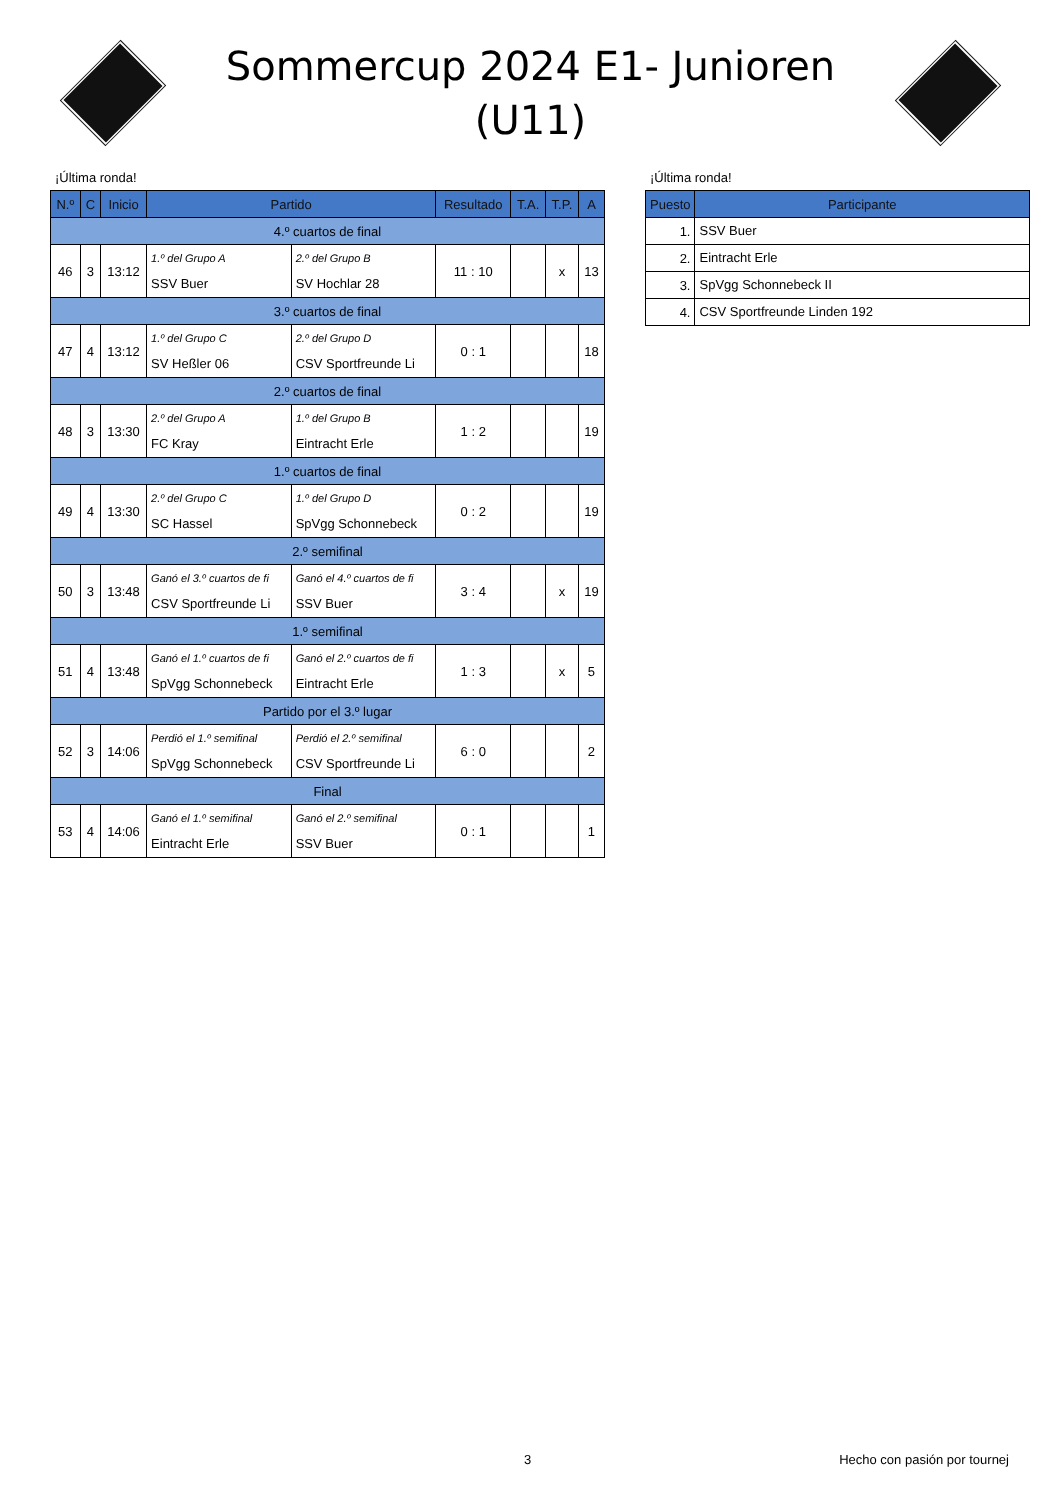Sommercup 2024 E1- Junioren (U11)
¡Última ronda!
| N.º | C | Inicio | Partido | | Resultado | T.A. | T.P. | A |
| --- | --- | --- | --- | --- | --- | --- | --- | --- |
| 4.º cuartos de final | | | | | | | | |
| 46 | 3 | 13:12 | 1.º del Grupo A SSV Buer | 2.º del Grupo B SV Hochlar 28 | 11 : 10 | | x | 13 |
| 3.º cuartos de final | | | | | | | | |
| 47 | 4 | 13:12 | 1.º del Grupo C SV Heßler 06 | 2.º del Grupo D CSV Sportfreunde Li | 0 : 1 | | | 18 |
| 2.º cuartos de final | | | | | | | | |
| 48 | 3 | 13:30 | 2.º del Grupo A FC Kray | 1.º del Grupo B Eintracht Erle | 1 : 2 | | | 19 |
| 1.º cuartos de final | | | | | | | | |
| 49 | 4 | 13:30 | 2.º del Grupo C SC Hassel | 1.º del Grupo D SpVgg Schonnebeck | 0 : 2 | | | 19 |
| 2.º semifinal | | | | | | | | |
| 50 | 3 | 13:48 | Ganó el 3.º cuartos de fi CSV Sportfreunde Li | Ganó el 4.º cuartos de fi SSV Buer | 3 : 4 | | x | 19 |
| 1.º semifinal | | | | | | | | |
| 51 | 4 | 13:48 | Ganó el 1.º cuartos de fi SpVgg Schonnebeck | Ganó el 2.º cuartos de fi Eintracht Erle | 1 : 3 | | x | 5 |
| Partido por el 3.º lugar | | | | | | | | |
| 52 | 3 | 14:06 | Perdió el 1.º semifinal SpVgg Schonnebeck | Perdió el 2.º semifinal CSV Sportfreunde Li | 6 : 0 | | | 2 |
| Final | | | | | | | | |
| 53 | 4 | 14:06 | Ganó el 1.º semifinal Eintracht Erle | Ganó el 2.º semifinal SSV Buer | 0 : 1 | | | 1 |
¡Última ronda!
| Puesto | Participante |
| --- | --- |
| 1. | SSV Buer |
| 2. | Eintracht Erle |
| 3. | SpVgg Schonnebeck II |
| 4. | CSV Sportfreunde Linden 192 |
3 Hecho con pasión por tournej